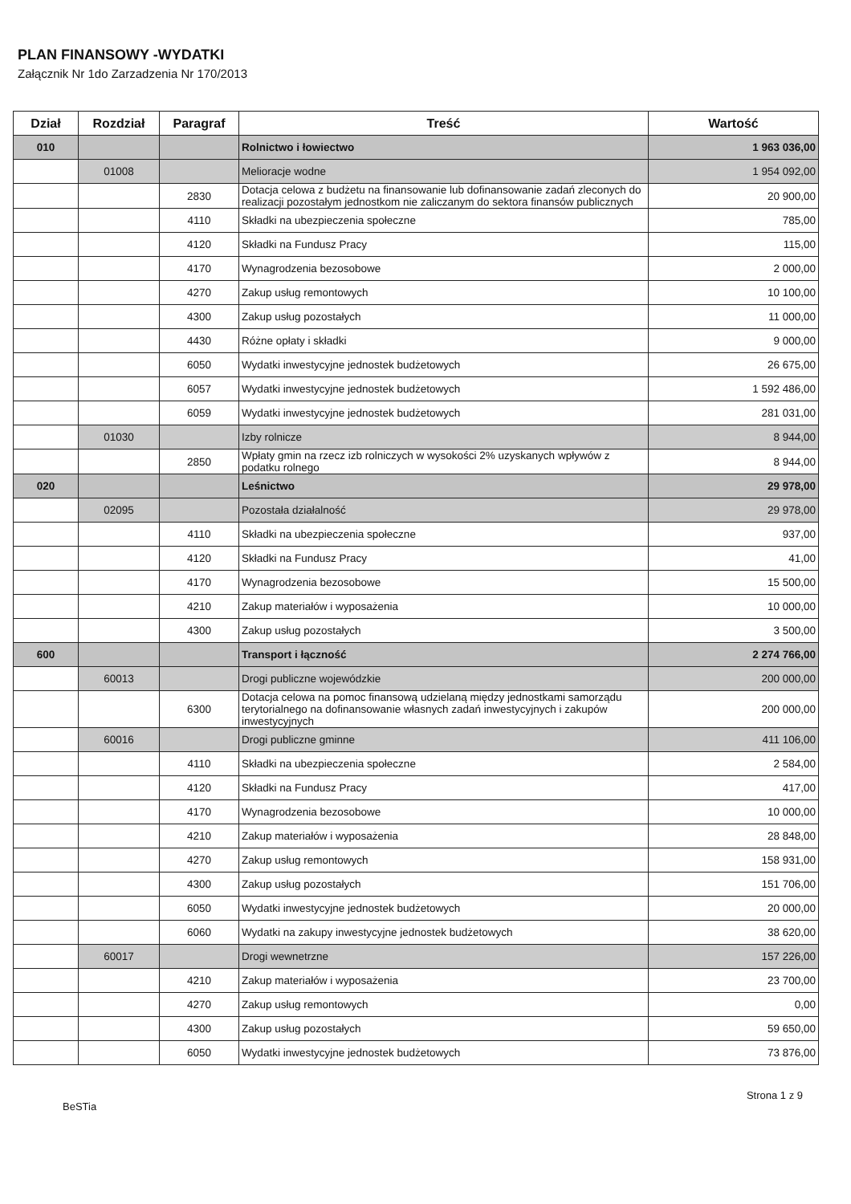PLAN FINANSOWY -WYDATKI
Załącznik Nr 1do Zarzadzenia Nr 170/2013
| Dział | Rozdział | Paragraf | Treść | Wartość |
| --- | --- | --- | --- | --- |
| 010 | | | Rolnictwo i łowiectwo | 1 963 036,00 |
| | 01008 | | Melioracje wodne | 1 954 092,00 |
| | | 2830 | Dotacja celowa z budżetu na finansowanie lub dofinansowanie zadań zleconych do realizacji pozostałym jednostkom nie zaliczanym do sektora finansów publicznych | 20 900,00 |
| | | 4110 | Składki na ubezpieczenia społeczne | 785,00 |
| | | 4120 | Składki na Fundusz Pracy | 115,00 |
| | | 4170 | Wynagrodzenia bezosobowe | 2 000,00 |
| | | 4270 | Zakup usług remontowych | 10 100,00 |
| | | 4300 | Zakup usług pozostałych | 11 000,00 |
| | | 4430 | Różne opłaty i składki | 9 000,00 |
| | | 6050 | Wydatki inwestycyjne jednostek budżetowych | 26 675,00 |
| | | 6057 | Wydatki inwestycyjne jednostek budżetowych | 1 592 486,00 |
| | | 6059 | Wydatki inwestycyjne jednostek budżetowych | 281 031,00 |
| | 01030 | | Izby rolnicze | 8 944,00 |
| | | 2850 | Wpłaty gmin na rzecz izb rolniczych w wysokości 2% uzyskanych wpływów z podatku rolnego | 8 944,00 |
| 020 | | | Leśnictwo | 29 978,00 |
| | 02095 | | Pozostała działalność | 29 978,00 |
| | | 4110 | Składki na ubezpieczenia społeczne | 937,00 |
| | | 4120 | Składki na Fundusz Pracy | 41,00 |
| | | 4170 | Wynagrodzenia bezosobowe | 15 500,00 |
| | | 4210 | Zakup materiałów i wyposażenia | 10 000,00 |
| | | 4300 | Zakup usług pozostałych | 3 500,00 |
| 600 | | | Transport i łączność | 2 274 766,00 |
| | 60013 | | Drogi publiczne wojewódzkie | 200 000,00 |
| | | 6300 | Dotacja celowa na pomoc finansową udzielaną między jednostkami samorządu terytorialnego na dofinansowanie własnych zadań inwestycyjnych i zakupów inwestycyjnych | 200 000,00 |
| | 60016 | | Drogi publiczne gminne | 411 106,00 |
| | | 4110 | Składki na ubezpieczenia społeczne | 2 584,00 |
| | | 4120 | Składki na Fundusz Pracy | 417,00 |
| | | 4170 | Wynagrodzenia bezosobowe | 10 000,00 |
| | | 4210 | Zakup materiałów i wyposażenia | 28 848,00 |
| | | 4270 | Zakup usług remontowych | 158 931,00 |
| | | 4300 | Zakup usług pozostałych | 151 706,00 |
| | | 6050 | Wydatki inwestycyjne jednostek budżetowych | 20 000,00 |
| | | 6060 | Wydatki na zakupy inwestycyjne jednostek budżetowych | 38 620,00 |
| | 60017 | | Drogi wewnetrzne | 157 226,00 |
| | | 4210 | Zakup materiałów i wyposażenia | 23 700,00 |
| | | 4270 | Zakup usług remontowych | 0,00 |
| | | 4300 | Zakup usług pozostałych | 59 650,00 |
| | | 6050 | Wydatki inwestycyjne jednostek budżetowych | 73 876,00 |
BeSTia Strona 1 z 9